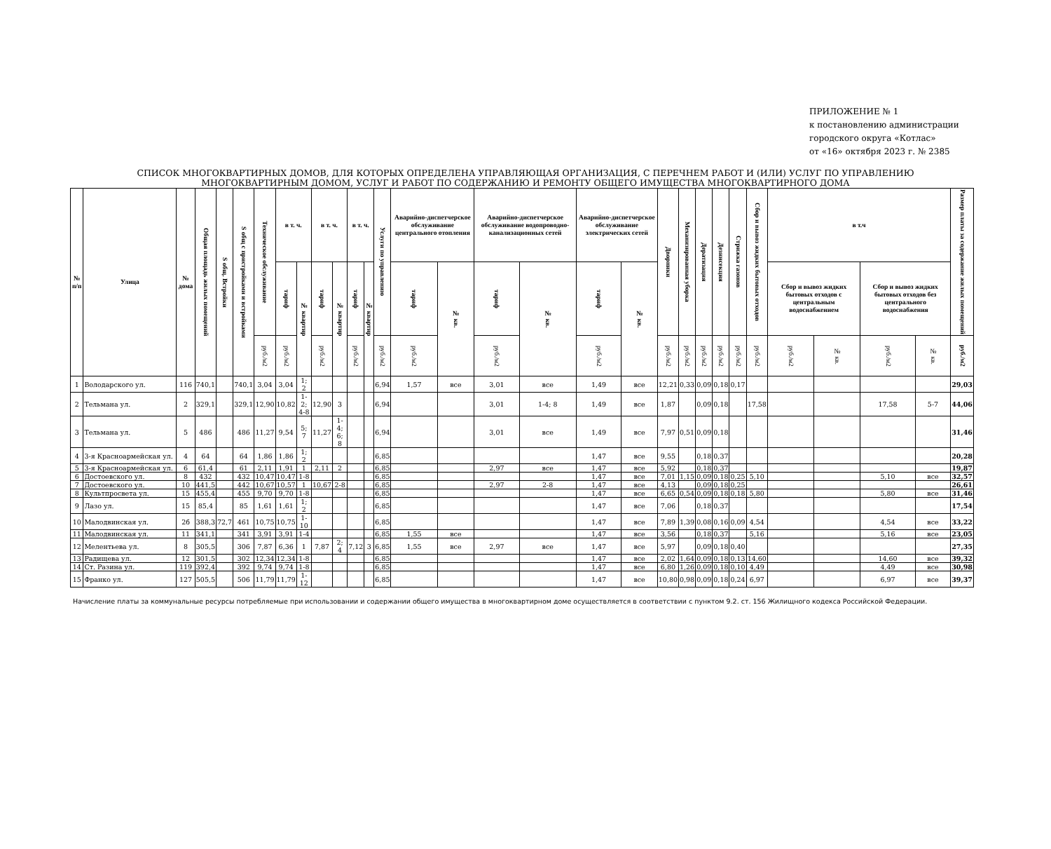ПРИЛОЖЕНИЕ № 1
к постановлению администрации
городского округа «Котлас»
от «16» октября 2023 г. № 2385
СПИСОК МНОГОКВАРТИРНЫХ ДОМОВ, ДЛЯ КОТОРЫХ ОПРЕДЕЛЕНА УПРАВЛЯЮЩАЯ ОРГАНИЗАЦИЯ, С ПЕРЕЧНЕМ РАБОТ И (ИЛИ) УСЛУГ ПО УПРАВЛЕНИЮ
МНОГОКВАРТИРНЫМ ДОМОМ, УСЛУГ И РАБОТ ПО СОДЕРЖАНИЮ И РЕМОНТУ ОБЩЕГО ИМУЩЕСТВА МНОГОКВАРТИРНОГО ДОМА
| № п/п | Улица | № дома | Общая площадь жилых помещений | S общ. Встройки | S общ с пристройками и встройками | Техническое обслуживание | в т. ч. | | в т. ч. | | в т. ч. | | Услуги по управлению | Аварийно-диспетчерское обслуживание центрального отопления | | Аварийно-диспетчерское обслуживание водопроводно-канализационных сетей | | Аварийно-диспетчерское обслуживание электрических сетей | | Дворники | Механизированная уборка | Дератизация | Дезинсекция | Стрижка газонов | Сбор и вывоз жидких бытовых отходов | в т.ч | | | | Размер платы за содержание жилых помещений |
| --- | --- | --- | --- | --- | --- | --- | --- | --- | --- | --- | --- | --- | --- | --- | --- | --- | --- | --- | --- | --- | --- | --- | --- | --- | --- | --- | --- | --- | --- | --- |
| | | | | | | | тариф | № квартир | тариф | № квартир | тариф | № квартир | | тариф | № кв. | тариф | № кв. | тариф | № кв. | | | | | | | Сбор и вывоз жидких бытовых отходов с центральным водоснабжением | | Сбор и вывоз жидких бытовых отходов без центрального водоснабжения | | |
| | | | | | | руб./м2 | руб./м2 | | руб./м2 | | руб./м2 | | руб./м2 | руб./м2 | | руб./м2 | | руб./м2 | | руб./м2 | руб./м2 | руб./м2 | руб./м2 | руб./м2 | руб./м2 | руб./м2 | № кв. | руб./м2 | № кв. | руб./м2 |
| 1 | Володарского ул. | 116 | 740,1 | | 740,1 | 3,04 | 3,04 | 1; 2 | | | | | 6,94 | 1,57 | все | 3,01 | все | 1,49 | все | 12,21 | 0,33 | 0,09 | 0,18 | 0,17 | | | | | | 29,03 |
| 2 | Тельмана ул. | 2 | 329,1 | | 329,1 | 12,90 | 10,82 | 1-2; 4-8 | 12,90 | 3 | | | 6,94 | | | 3,01 | 1-4; 8 | 1,49 | все | 1,87 | | 0,09 | 0,18 | | 17,58 | | | 17,58 | 5-7 | 44,06 |
| 3 | Тельмана ул. | 5 | 486 | | 486 | 11,27 | 9,54 | 5; 7 | 11,27 | 1-4; 6; 8 | | | 6,94 | | | 3,01 | все | 1,49 | все | 7,97 | 0,51 | 0,09 | 0,18 | | | | | | | 31,46 |
| 4 | 3-я Красноармейская ул. | 4 | 64 | | 64 | 1,86 | 1,86 | 1; 2 | | | | | 6,85 | | | | | 1,47 | все | 9,55 | | 0,18 | 0,37 | | | | | | | 20,28 |
| 5 | 3-я Красноармейская ул. | 6 | 61,4 | | 61 | 2,11 | 1,91 | 1 | 2,11 | 2 | | | 6,85 | | | 2,97 | все | 1,47 | все | 5,92 | | 0,18 | 0,37 | | | | | | | 19,87 |
| 6 | Достоевского ул. | 8 | 432 | | 432 | 10,47 | 10,47 | 1-8 | | | | | 6,85 | | | | | 1,47 | все | 7,01 | 1,15 | 0,09 | 0,18 | 0,25 | 5,10 | | | 5,10 | все | 32,57 |
| 7 | Достоевского ул. | 10 | 441,5 | | 442 | 10,67 | 10,57 | 1 | 10,67 | 2-8 | | | 6,85 | | | 2,97 | 2-8 | 1,47 | все | 4,13 | | 0,09 | 0,18 | 0,25 | | | | | | 26,61 |
| 8 | Культпросвета ул. | 15 | 455,4 | | 455 | 9,70 | 9,70 | 1-8 | | | | | 6,85 | | | | | 1,47 | все | 6,65 | 0,54 | 0,09 | 0,18 | 0,18 | 5,80 | | | 5,80 | все | 31,46 |
| 9 | Лазо ул. | 15 | 85,4 | | 85 | 1,61 | 1,61 | 1; 2 | | | | | 6,85 | | | | | 1,47 | все | 7,06 | | 0,18 | 0,37 | | | | | | | 17,54 |
| 10 | Малодвинская ул. | 2б | 388,3 | 72,7 | 461 | 10,75 | 10,75 | 1-10 | | | | | 6,85 | | | | | 1,47 | все | 7,89 | 1,39 | 0,08 | 0,16 | 0,09 | 4,54 | | | 4,54 | все | 33,22 |
| 11 | Малодвинская ул. | 11 | 341,1 | | 341 | 3,91 | 3,91 | 1-4 | | | | | 6,85 | 1,55 | все | | | 1,47 | все | 3,56 | | 0,18 | 0,37 | | 5,16 | | | 5,16 | все | 23,05 |
| 12 | Мелентьева ул. | 8 | 305,5 | | 306 | 7,87 | 6,36 | 1 | 7,87 | 2; 4 | 7,12 | 3 | 6,85 | 1,55 | все | 2,97 | все | 1,47 | все | 5,97 | | 0,09 | 0,18 | 0,40 | | | | | | 27,35 |
| 13 | Радищева ул. | 12 | 301,5 | | 302 | 12,34 | 12,34 | 1-8 | | | | | 6,85 | | | | | 1,47 | все | 2,02 | 1,64 | 0,09 | 0,18 | 0,13 | 14,60 | | | 14,60 | все | 39,32 |
| 14 | Ст. Разина ул. | 119 | 392,4 | | 392 | 9,74 | 9,74 | 1-8 | | | | | 6,85 | | | | | 1,47 | все | 6,80 | 1,26 | 0,09 | 0,18 | 0,10 | 4,49 | | | 4,49 | все | 30,98 |
| 15 | Франко ул. | 127 | 505,5 | | 506 | 11,79 | 11,79 | 1-12 | | | | | 6,85 | | | | | 1,47 | все | 10,80 | 0,98 | 0,09 | 0,18 | 0,24 | 6,97 | | | 6,97 | все | 39,37 |
Начисление платы за коммунальные ресурсы потребляемые при использовании и содержании общего имущества в многоквартирном доме осуществляется в соответствии с пунктом 9.2. ст. 156 Жилищного кодекса Российской Федерации.